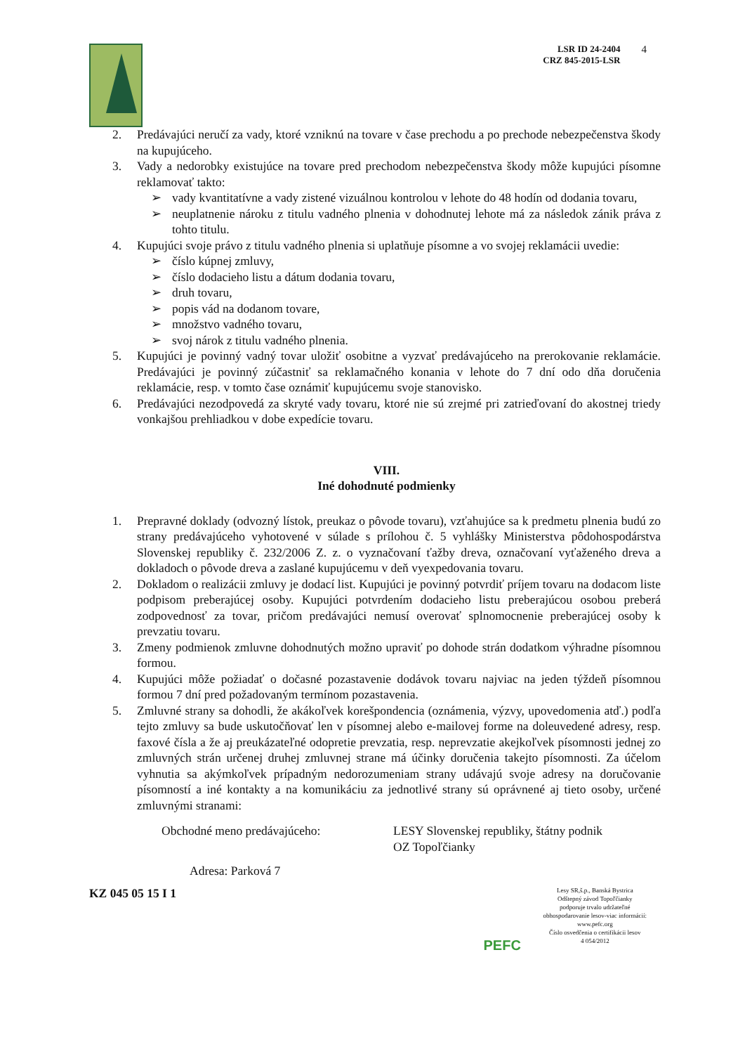LSR ID 24-2404
CRZ 845-2015-LSR
4
2. Predávajúci neručí za vady, ktoré vzniknú na tovare v čase prechodu a po prechode nebezpečenstva škody na kupujúceho.
3. Vady a nedorobky existujúce na tovare pred prechodom nebezpečenstva škody môže kupujúci písomne reklamovať takto:
➢ vady kvantitatívne a vady zistené vizuálnou kontrolou v lehote do 48 hodín od dodania tovaru,
➢ neuplatnenie nároku z titulu vadného plnenia v dohodnutej lehote má za následok zánik práva z tohto titulu.
4. Kupujúci svoje právo z titulu vadného plnenia si uplatňuje písomne a vo svojej reklamácii uvedie:
➢ číslo kúpnej zmluvy,
➢ číslo dodacieho listu a dátum dodania tovaru,
➢ druh tovaru,
➢ popis vád na dodanom tovare,
➢ množstvo vadného tovaru,
➢ svoj nárok z titulu vadného plnenia.
5. Kupujúci je povinný vadný tovar uložiť osobitne a vyzvať predávajúceho na prerokovanie reklamácie. Predávajúci je povinný zúčastniť sa reklamačného konania v lehote do 7 dní odo dňa doručenia reklamácie, resp. v tomto čase oznámiť kupujúcemu svoje stanovisko.
6. Predávajúci nezodpovedá za skryté vady tovaru, ktoré nie sú zrejmé pri zatrieďovaní do akostnej triedy vonkajšou prehliadkou v dobe expedície tovaru.
VIII.
Iné dohodnuté podmienky
1. Prepravné doklady (odvozný lístok, preukaz o pôvode tovaru), vzťahujúce sa k predmetu plnenia budú zo strany predávajúceho vyhotovené v súlade s prílohou č. 5 vyhlášky Ministerstva pôdohospodárstva Slovenskej republiky č. 232/2006 Z. z. o vyznačovaní ťažby dreva, označovaní vyťaženého dreva a dokladoch o pôvode dreva a zaslané kupujúcemu v deň vyexpedovania tovaru.
2. Dokladom o realizácii zmluvy je dodací list. Kupujúci je povinný potvrdiť príjem tovaru na dodacom liste podpisom preberajúcej osoby. Kupujúci potvrdením dodacieho listu preberajúcou osobou preberá zodpovednosť za tovar, pričom predávajúci nemusí overovať splnomocnenie preberajúcej osoby k prevzatiu tovaru.
3. Zmeny podmienok zmluvne dohodnutých možno upraviť po dohode strán dodatkom výhradne písomnou formou.
4. Kupujúci môže požiadať o dočasné pozastavenie dodávok tovaru najviac na jeden týždeň písomnou formou 7 dní pred požadovaným termínom pozastavenia.
5. Zmluvné strany sa dohodli, že akákoľvek korešpondencia (oznámenia, výzvy, upovedomenia atď.) podľa tejto zmluvy sa bude uskutočňovať len v písomnej alebo e-mailovej forme na doleuvedené adresy, resp. faxové čísla a že aj preukázateľné odopretie prevzatia, resp. neprevzatie akejkoľvek písomnosti jednej zo zmluvných strán určenej druhej zmluvnej strane má účinky doručenia takejto písomnosti. Za účelom vyhnutia sa akýmkoľvek prípadným nedorozumeniam strany udávajú svoje adresy na doručovanie písomností a iné kontakty a na komunikáciu za jednotlivé strany sú oprávnené aj tieto osoby, určené zmluvnými stranami:
Obchodné meno predávajúceho: LESY Slovenskej republiky, štátny podnik
OZ Topoľčianky
Adresa: Parková 7
KZ 045 05 15 I 1
PEFC
Lesy SR,š.p., Banská Bystrica
Odštepný závod Topoľčianky
podporuje trvalo udržateľné
obhospodarovanie lesov-viac informácií:
www.pefc.org
Číslo osvedčenia o certifikácii lesov
4 054/2012